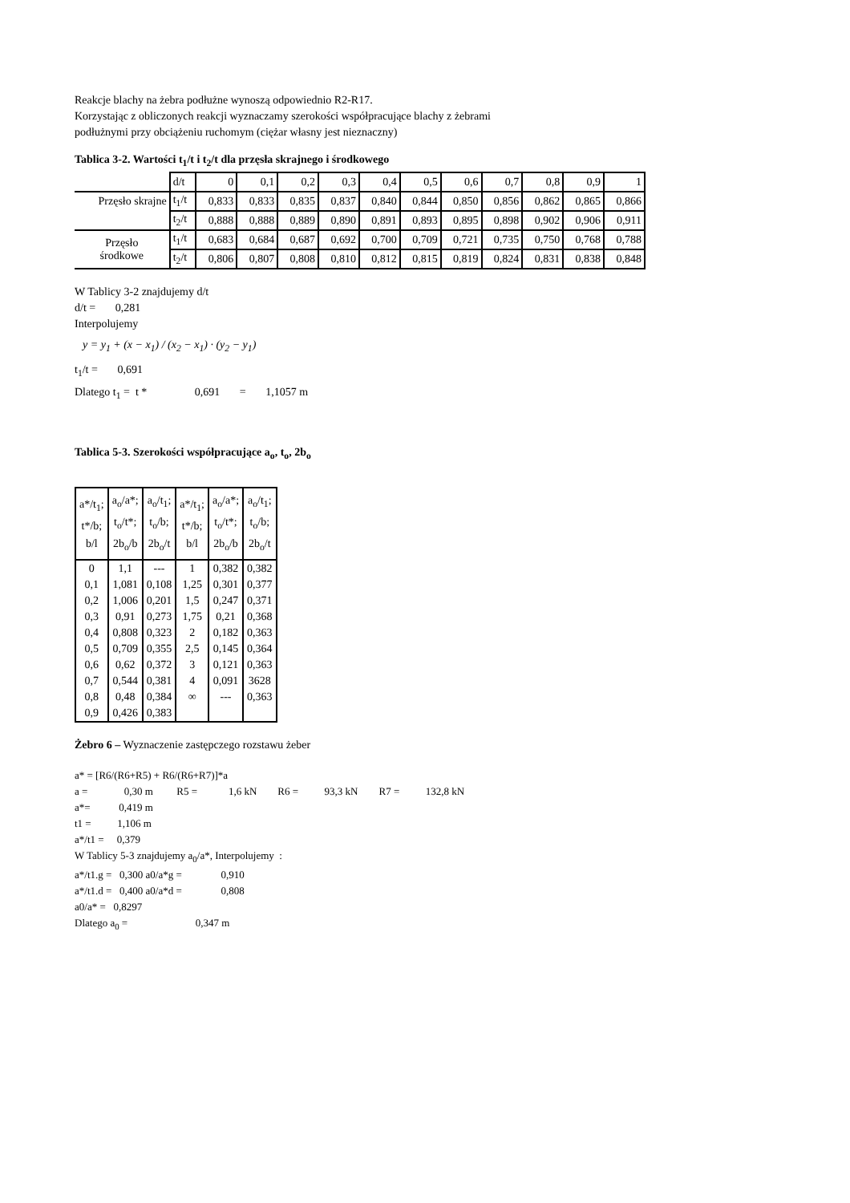Reakcje blachy na żebra podłużne wynoszą odpowiednio R2-R17.
Korzystając z obliczonych reakcji wyznaczamy szerokości współpracujące blachy z żebrami
podłużnymi przy obciążeniu ruchomym (ciężar własny jest nieznaczny)
Tablica 3-2. Wartości t<sub>1</sub>/t i t<sub>2</sub>/t dla przęsła skrajnego i środkowego
| | d/t | 0 | 0,1 | 0,2 | 0,3 | 0,4 | 0,5 | 0,6 | 0,7 | 0,8 | 0,9 | 1 |
| Przęsło skrajne | t<sub>1</sub>/t | 0,833 | 0,833 | 0,835 | 0,837 | 0,840 | 0,844 | 0,850 | 0,856 | 0,862 | 0,865 | 0,866 |
| | t<sub>2</sub>/t | 0,888 | 0,888 | 0,889 | 0,890 | 0,891 | 0,893 | 0,895 | 0,898 | 0,902 | 0,906 | 0,911 |
| Przęsło środkowe | t<sub>1</sub>/t | 0,683 | 0,684 | 0,687 | 0,692 | 0,700 | 0,709 | 0,721 | 0,735 | 0,750 | 0,768 | 0,788 |
| | t<sub>2</sub>/t | 0,806 | 0,807 | 0,808 | 0,810 | 0,812 | 0,815 | 0,819 | 0,824 | 0,831 | 0,838 | 0,848 |
W Tablicy 3-2 znajdujemy d/t
d/t = 0,281
Interpolujemy
y = y<sub>1</sub> + (x − x<sub>1</sub>) / (x<sub>2</sub> − x<sub>1</sub>) · (y<sub>2</sub> − y<sub>1</sub>)
t<sub>1</sub>/t = 0,691
Dlatego t<sub>1</sub> = t * 0,691 = 1,1057 m
Tablica 5-3. Szerokości współpracujące a<sub>o</sub>, t<sub>o</sub>, 2b<sub>o</sub>
| a*/t<sub>1</sub>; t*/b; b/l | a<sub>o</sub>/a*; t<sub>o</sub>/t*; 2b<sub>o</sub>/b | a<sub>o</sub>/t<sub>1</sub>; t<sub>o</sub>/b; 2b<sub>o</sub>/t | a*/t<sub>1</sub>; t*/b; b/l | a<sub>o</sub>/a*; t<sub>o</sub>/t*; 2b<sub>o</sub>/b | a<sub>o</sub>/t<sub>1</sub>; t<sub>o</sub>/b; 2b<sub>o</sub>/t |
| --- | --- | --- | --- | --- | --- |
| 0 | 1,1 | --- | 1 | 0,382 | 0,382 |
| 0,1 | 1,081 | 0,108 | 1,25 | 0,301 | 0,377 |
| 0,2 | 1,006 | 0,201 | 1,5 | 0,247 | 0,371 |
| 0,3 | 0,91 | 0,273 | 1,75 | 0,21 | 0,368 |
| 0,4 | 0,808 | 0,323 | 2 | 0,182 | 0,363 |
| 0,5 | 0,709 | 0,355 | 2,5 | 0,145 | 0,364 |
| 0,6 | 0,62 | 0,372 | 3 | 0,121 | 0,363 |
| 0,7 | 0,544 | 0,381 | 4 | 0,091 | 3628 |
| 0,8 | 0,48 | 0,384 | ∞ | --- | 0,363 |
| 0,9 | 0,426 | 0,383 | | | |
Żebro 6 – Wyznaczenie zastępczego rozstawu żeber
a* = [R6/(R6+R5) + R6/(R6+R7)]*a
a = 0,30 m R5 = 1,6 kN R6 = 93,3 kN R7 = 132,8 kN
a*= 0,419 m
t1 = 1,106 m
a*/t1 = 0,379
W Tablicy 5-3 znajdujemy a<sub>0</sub>/a*, Interpolujemy :
a*/t1.g = 0,300 a0/a*g = 0,910
a*/t1.d = 0,400 a0/a*d = 0,808
a0/a* = 0,8297
Dlatego a<sub>0</sub> = 0,347 m